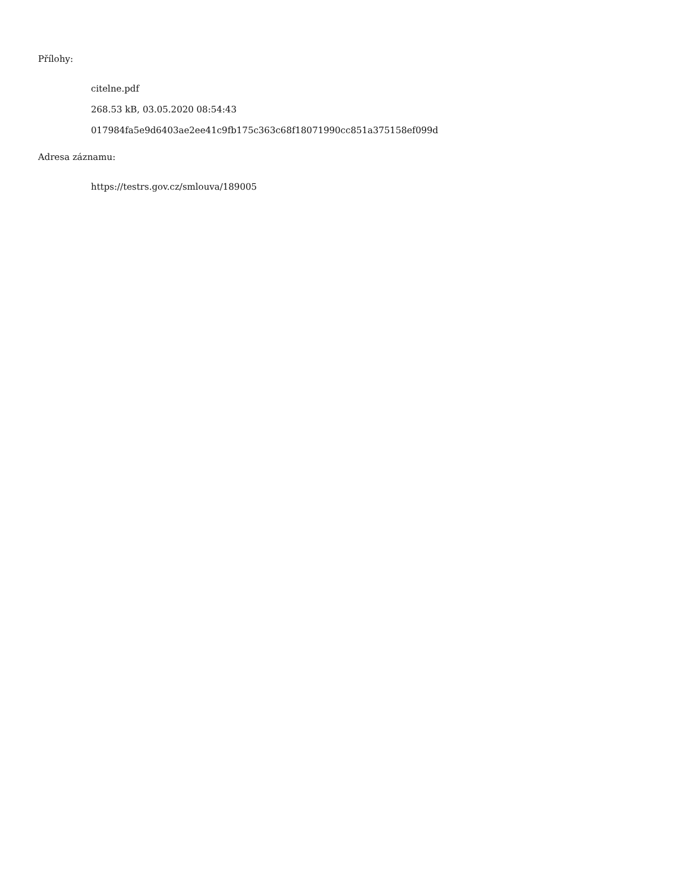Přílohy:
citelne.pdf
268.53 kB, 03.05.2020 08:54:43
017984fa5e9d6403ae2ee41c9fb175c363c68f18071990cc851a375158ef099d
Adresa záznamu:
https://testrs.gov.cz/smlouva/189005